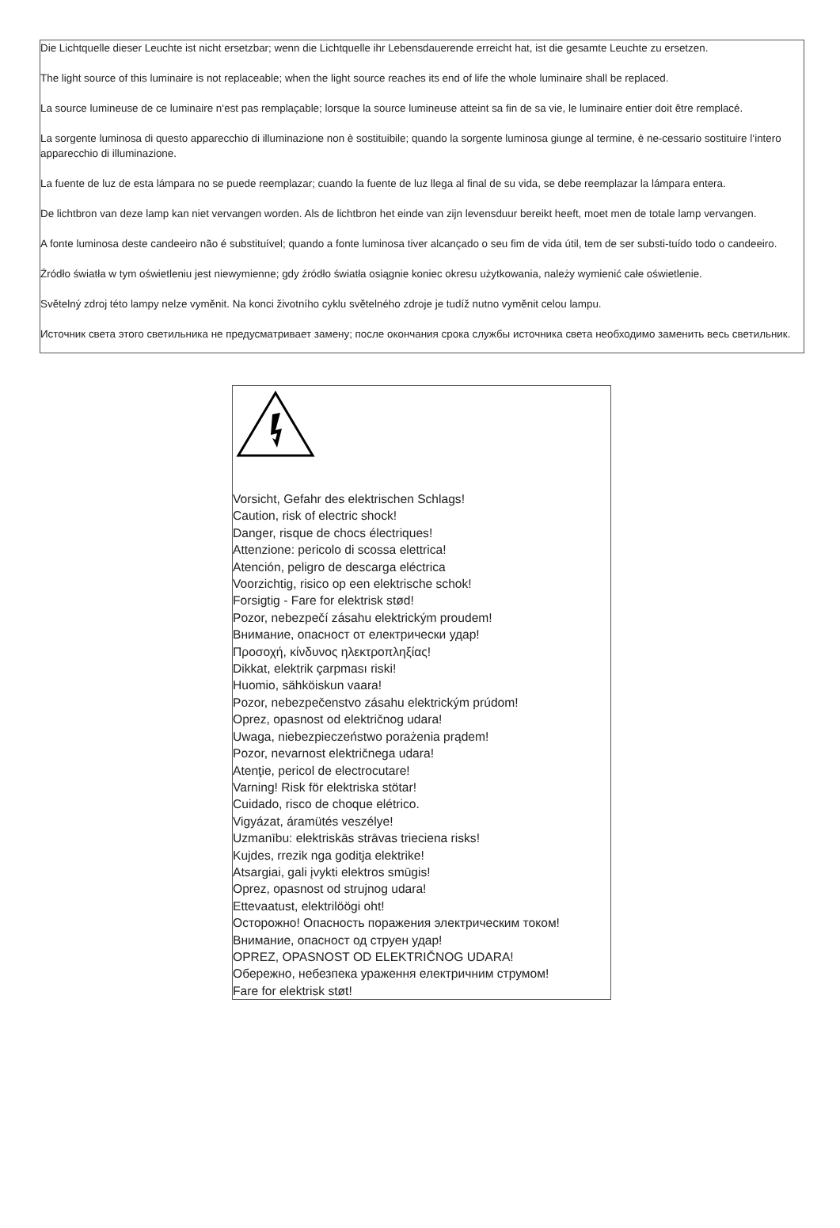Die Lichtquelle dieser Leuchte ist nicht ersetzbar; wenn die Lichtquelle ihr Lebensdauerende erreicht hat, ist die gesamte Leuchte zu ersetzen.
The light source of this luminaire is not replaceable; when the light source reaches its end of life the whole luminaire shall be replaced.
La source lumineuse de ce luminaire n‘est pas remplaçable; lorsque la source lumineuse atteint sa fin de sa vie, le luminaire entier doit être remplacé.
La sorgente luminosa di questo apparecchio di illuminazione non è sostituibile; quando la sorgente luminosa giunge al termine, è ne-cessario sostituire l‘intero apparecchio di illuminazione.
La fuente de luz de esta lámpara no se puede reemplazar; cuando la fuente de luz llega al final de su vida, se debe reemplazar la lámpara entera.
De lichtbron van deze lamp kan niet vervangen worden. Als de lichtbron het einde van zijn levensduur bereikt heeft, moet men de totale lamp vervangen.
A fonte luminosa deste candeeiro não é substituível; quando a fonte luminosa tiver alcançado o seu fim de vida útil, tem de ser substi-tuído todo o candeeiro.
Źródło światła w tym oświetleniu jest niewymienne; gdy źródło światła osiągnie koniec okresu użytkowania, należy wymienić całe oświetlenie.
Světelný zdroj této lampy nelze vyměnit. Na konci životního cyklu světelného zdroje je tudíž nutno vyměnit celou lampu.
Источник света этого светильника не предусматривает замену; после окончания срока службы источника света необходимо заменить весь светильник.
Vorsicht, Gefahr des elektrischen Schlags!
Caution, risk of electric shock!
Danger, risque de chocs électriques!
Attenzione: pericolo di scossa elettrica!
Atención, peligro de descarga eléctrica
Voorzichtig, risico op een elektrische schok!
Forsigtig - Fare for elektrisk stød!
Pozor, nebezpečí zásahu elektrickým proudem!
Внимание, опасност от електрически удар!
Προσοχή, κίνδυνος ηλεκτροπληξίας!
Dikkat, elektrik çarpması riski!
Huomio, sähköiskun vaara!
Pozor, nebezpečenstvo zásahu elektrickým prúdom!
Oprez, opasnost od električnog udara!
Uwaga, niebezpieczeństwo porażenia prądem!
Pozor, nevarnost električnega udara!
Atenţie, pericol de electrocutare!
Varning! Risk för elektriska stötar!
Cuidado, risco de choque elétrico.
Vigyázat, áramütés veszélye!
Uzmanību: elektriskās strāvas trieciena risks!
Kujdes, rrezik nga goditja elektrike!
Atsargiai, gali įvykti elektros smūgis!
Oprez, opasnost od strujnog udara!
Ettevaatust, elektrilöögi oht!
Осторожно! Опасность поражения электрическим током!
Внимание, опасност од струен удар!
OPREZ, OPASNOST OD ELEKTRIČNOG UDARA!
Обережно, небезпека ураження електричним струмом!
Fare for elektrisk støt!